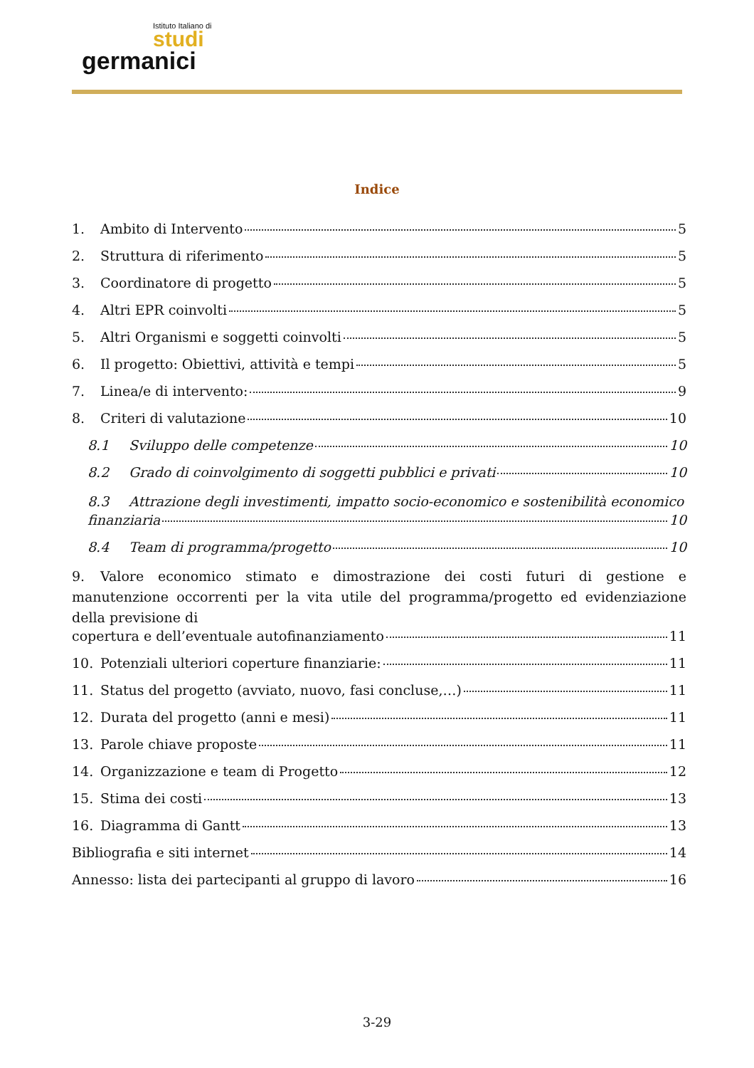Istituto Italiano di
studi
germanici
Indice
1. Ambito di Intervento 5
2. Struttura di riferimento 5
3. Coordinatore di progetto 5
4. Altri EPR coinvolti 5
5. Altri Organismi e soggetti coinvolti 5
6. Il progetto: Obiettivi, attività e tempi 5
7. Linea/e di intervento: 9
8. Criteri di valutazione 10
8.1 Sviluppo delle competenze 10
8.2 Grado di coinvolgimento di soggetti pubblici e privati 10
8.3 Attrazione degli investimenti, impatto socio-economico e sostenibilità economico
finanziaria 10
8.4 Team di programma/progetto 10
9. Valore economico stimato e dimostrazione dei costi futuri di gestione e manutenzione occorrenti per la vita utile del programma/progetto ed evidenziazione della previsione di
copertura e dell’eventuale autofinanziamento 11
10. Potenziali ulteriori coperture finanziarie: 11
11. Status del progetto (avviato, nuovo, fasi concluse,…) 11
12. Durata del progetto (anni e mesi) 11
13. Parole chiave proposte 11
14. Organizzazione e team di Progetto 12
15. Stima dei costi 13
16. Diagramma di Gantt 13
Bibliografia e siti internet 14
Annesso: lista dei partecipanti al gruppo di lavoro 16
3-29